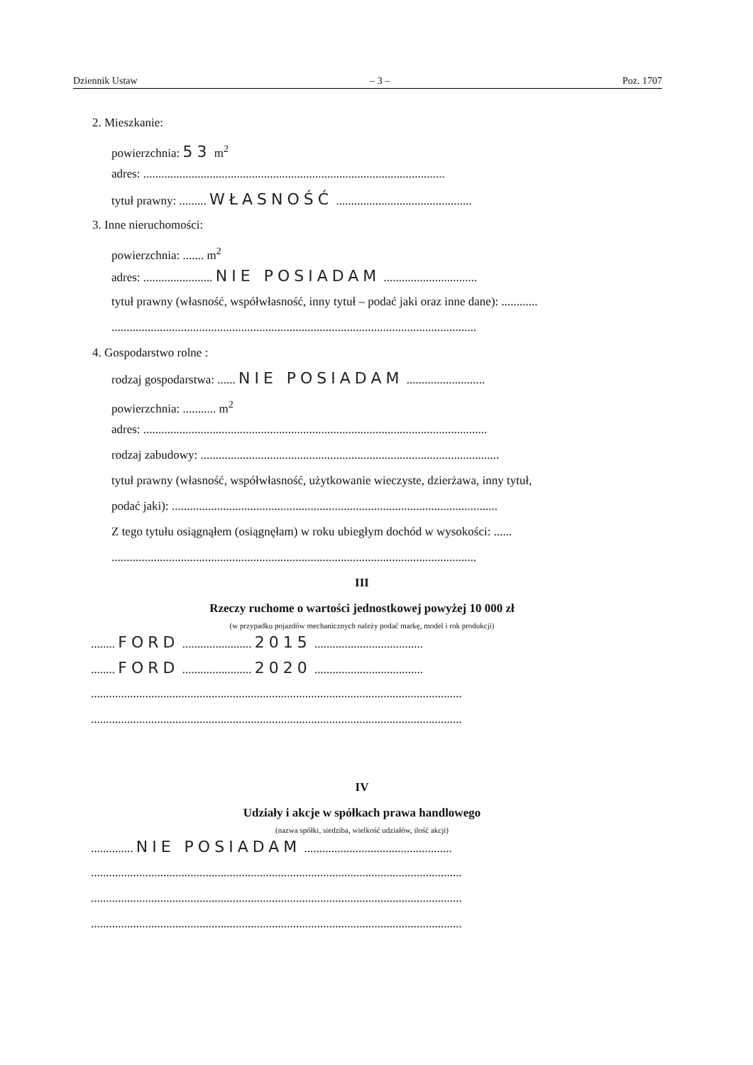Dziennik Ustaw – 3 – Poz. 1707
2. Mieszkanie:
powierzchnia: 53 m<sup>2</sup>
adres: ....................................................................................................
tytuł prawny: ......... WŁASNOŚĆ .............................................
3. Inne nieruchomości:
powierzchnia: ....... m<sup>2</sup>
adres: ....................... NIE POSIADAM ...............................
tytuł prawny (własność, współwłasność, inny tytuł – podać jaki oraz inne dane): ............
.........................................................................................................................
4. Gospodarstwo rolne :
rodzaj gospodarstwa: ...... NIE POSIADAM ..........................
powierzchnia: ........... m<sup>2</sup>
adres: ..................................................................................................................
rodzaj zabudowy: ...................................................................................................
tytuł prawny (własność, współwłasność, użytkowanie wieczyste, dzierżawa, inny tytuł,
podać jaki): ............................................................................................................
Z tego tytułu osiągnąłem (osiągnęłam) w roku ubiegłym dochód w wysokości: ......
.........................................................................................................................
III
Rzeczy ruchome o wartości jednostkowej powyżej 10 000 zł
(w przypadku pojazdów mechanicznych należy podać markę, model i rok produkcji)
........ FORD ....................... 2015 ....................................
........ FORD ....................... 2020 ....................................
...........................................................................................................................
...........................................................................................................................
IV
Udziały i akcje w spółkach prawa handlowego
(nazwa spółki, siedziba, wielkość udziałów, ilość akcji)
.............. NIE POSIADAM .................................................
...........................................................................................................................
...........................................................................................................................
...........................................................................................................................